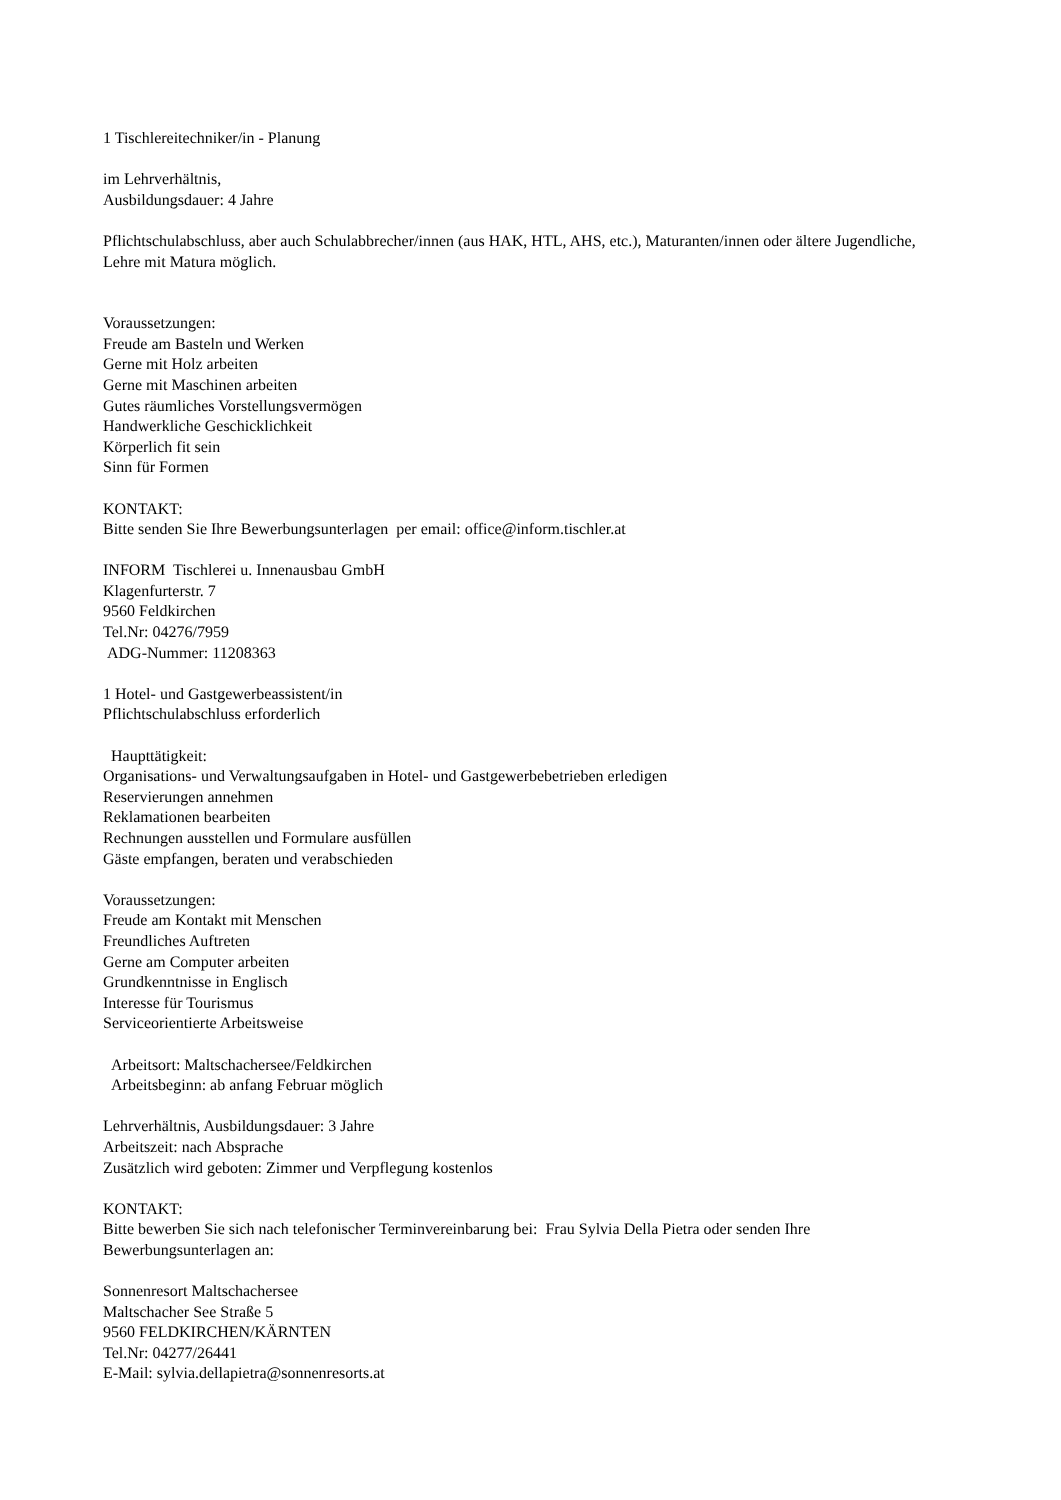1 Tischlereitechniker/in - Planung
im Lehrverhältnis,
Ausbildungsdauer: 4 Jahre
Pflichtschulabschluss, aber auch Schulabbrecher/innen (aus HAK, HTL, AHS, etc.), Maturanten/innen oder ältere Jugendliche,
Lehre mit Matura möglich.
Voraussetzungen:
Freude am Basteln und Werken
Gerne mit Holz arbeiten
Gerne mit Maschinen arbeiten
Gutes räumliches Vorstellungsvermögen
Handwerkliche Geschicklichkeit
Körperlich fit sein
Sinn für Formen
KONTAKT:
Bitte senden Sie Ihre Bewerbungsunterlagen per email: office@inform.tischler.at
INFORM Tischlerei u. Innenausbau GmbH
Klagenfurterstr. 7
9560 Feldkirchen
Tel.Nr: 04276/7959
ADG-Nummer: 11208363
1 Hotel- und Gastgewerbeassistent/in
Pflichtschulabschluss erforderlich
Haupttätigkeit:
Organisations- und Verwaltungsaufgaben in Hotel- und Gastgewerbebetrieben erledigen
Reservierungen annehmen
Reklamationen bearbeiten
Rechnungen ausstellen und Formulare ausfüllen
Gäste empfangen, beraten und verabschieden
Voraussetzungen:
Freude am Kontakt mit Menschen
Freundliches Auftreten
Gerne am Computer arbeiten
Grundkenntnisse in Englisch
Interesse für Tourismus
Serviceorientierte Arbeitsweise
Arbeitsort: Maltschachersee/Feldkirchen
Arbeitsbeginn: ab anfang Februar möglich
Lehrverhältnis, Ausbildungsdauer: 3 Jahre
Arbeitszeit: nach Absprache
Zusätzlich wird geboten: Zimmer und Verpflegung kostenlos
KONTAKT:
Bitte bewerben Sie sich nach telefonischer Terminvereinbarung bei: Frau Sylvia Della Pietra oder senden Ihre Bewerbungsunterlagen an:
Sonnenresort Maltschachersee
Maltschacher See Straße 5
9560 FELDKIRCHEN/KÄRNTEN
Tel.Nr: 04277/26441
E-Mail: sylvia.dellapietra@sonnenresorts.at